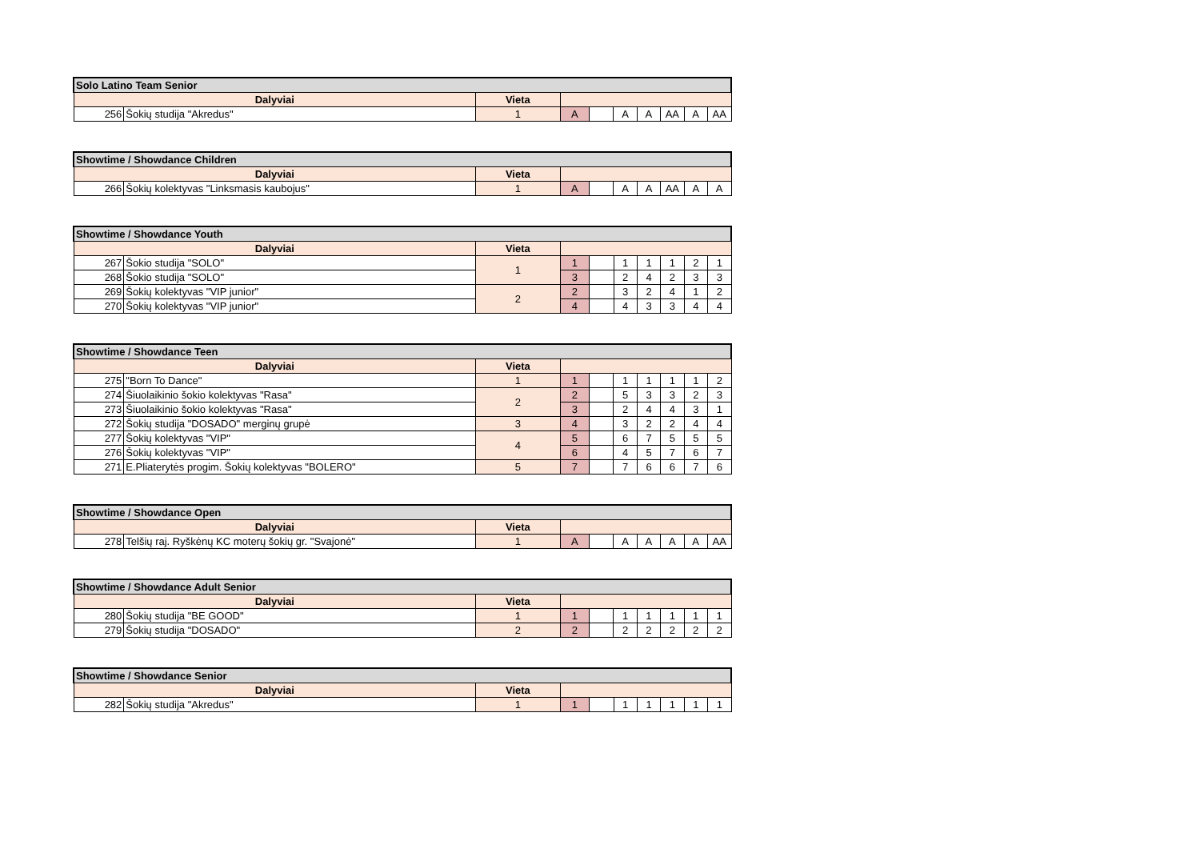| Solo Latino Team Senior | | | | | | | | | |
| --- | --- | --- | --- | --- | --- | --- | --- | --- | --- |
| Dalyviai | | Vieta | | | | | | | |
| 256 | Šokių studija "Akredus" | 1 | A | | A | A | AA | A | AA |
| Showtime / Showdance Children | | | | | | | | | |
| --- | --- | --- | --- | --- | --- | --- | --- | --- | --- |
| Dalyviai | | Vieta | | | | | | | |
| 266 | Šokių kolektyvas "Linksmasis kaubojus" | 1 | A | | A | A | AA | A | A |
| Showtime / Showdance Youth | | | | | | | | | |
| --- | --- | --- | --- | --- | --- | --- | --- | --- | --- |
| Dalyviai | | Vieta | | | | | | | |
| 267 | Šokio studija "SOLO" | 1 | 1 | | 1 | 1 | 1 | 2 | 1 |
| 268 | Šokio studija "SOLO" | | 3 | | 2 | 4 | 2 | 3 | 3 |
| 269 | Šokių kolektyvas "VIP junior" | 2 | 2 | | 3 | 2 | 4 | 1 | 2 |
| 270 | Šokių kolektyvas "VIP junior" | | 4 | | 4 | 3 | 3 | 4 | 4 |
| Showtime / Showdance Teen | | | | | | | | | |
| --- | --- | --- | --- | --- | --- | --- | --- | --- | --- |
| Dalyviai | | Vieta | | | | | | | |
| 275 | "Born To Dance" | 1 | 1 | | 1 | 1 | 1 | 1 | 2 |
| 274 | Šiuolaikinio šokio kolektyvas "Rasa" | 2 | 2 | | 5 | 3 | 3 | 2 | 3 |
| 273 | Šiuolaikinio šokio kolektyvas "Rasa" | | 3 | | 2 | 4 | 4 | 3 | 1 |
| 272 | Šokių studija "DOSADO" merginų grupė | 3 | 4 | | 3 | 2 | 2 | 4 | 4 |
| 277 | Šokių kolektyvas "VIP" | 4 | 5 | | 6 | 7 | 5 | 5 | 5 |
| 276 | Šokių kolektyvas "VIP" | | 6 | | 4 | 5 | 7 | 6 | 7 |
| 271 | E.Pliaterytės progim. Šokių kolektyvas "BOLERO" | 5 | 7 | | 7 | 6 | 6 | 7 | 6 |
| Showtime / Showdance Open | | | | | | | | | |
| --- | --- | --- | --- | --- | --- | --- | --- | --- | --- |
| Dalyviai | | Vieta | | | | | | | |
| 278 | Telšių raj. Ryškėnų KC moterų šokių gr. "Svajonė" | 1 | A | | A | A | A | A | AA |
| Showtime / Showdance Adult Senior | | | | | | | | | |
| --- | --- | --- | --- | --- | --- | --- | --- | --- | --- |
| Dalyviai | | Vieta | | | | | | | |
| 280 | Šokių studija "BE GOOD" | 1 | 1 | | 1 | 1 | 1 | 1 | 1 |
| 279 | Šokių studija "DOSADO" | 2 | 2 | | 2 | 2 | 2 | 2 | 2 |
| Showtime / Showdance Senior | | | | | | | | | |
| --- | --- | --- | --- | --- | --- | --- | --- | --- | --- |
| Dalyviai | | Vieta | | | | | | | |
| 282 | Šokių studija "Akredus" | 1 | 1 | | 1 | 1 | 1 | 1 | 1 |